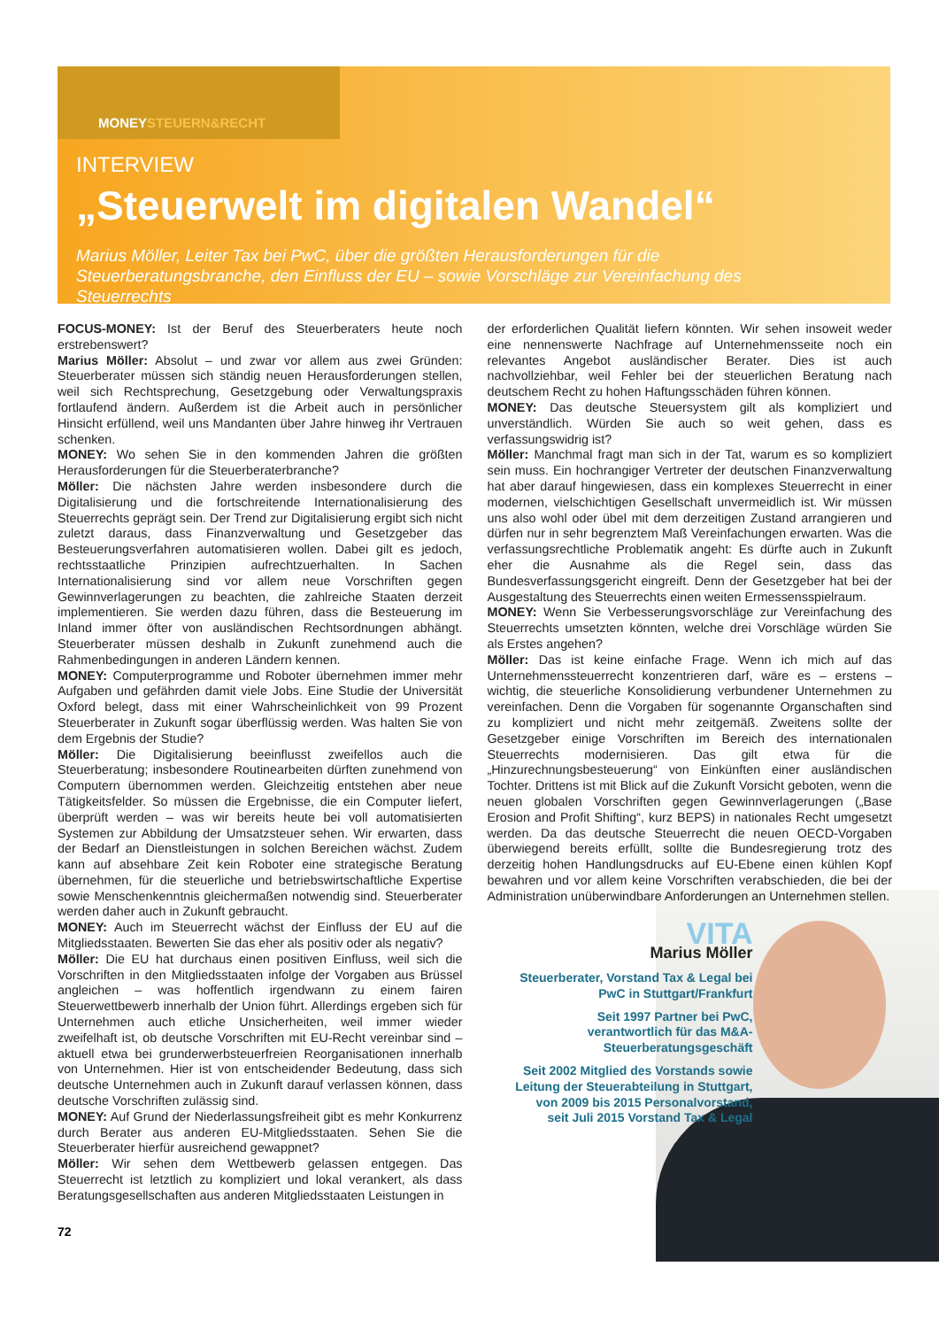MONEYSTEUERN&RECHT
INTERVIEW
„Steuerwelt im digitalen Wandel“
Marius Möller, Leiter Tax bei PwC, über die größten Herausforderungen für die Steuerberatungsbranche, den Einfluss der EU – sowie Vorschläge zur Vereinfachung des Steuerrechts
FOCUS-MONEY: Ist der Beruf des Steuerberaters heute noch erstrebenswert?
Marius Möller: Absolut – und zwar vor allem aus zwei Gründen: Steuerberater müssen sich ständig neuen Herausforderungen stellen, weil sich Rechtsprechung, Gesetzgebung oder Verwaltungspraxis fortlaufend ändern. Außerdem ist die Arbeit auch in persönlicher Hinsicht erfüllend, weil uns Mandanten über Jahre hinweg ihr Vertrauen schenken.
MONEY: Wo sehen Sie in den kommenden Jahren die größten Herausforderungen für die Steuerberaterbranche?
Möller: Die nächsten Jahre werden insbesondere durch die Digitalisierung und die fortschreitende Internationalisierung des Steuerrechts geprägt sein. Der Trend zur Digitalisierung ergibt sich nicht zuletzt daraus, dass Finanzverwaltung und Gesetzgeber das Besteuerungsverfahren automatisieren wollen. Dabei gilt es jedoch, rechtsstaatliche Prinzipien aufrechtzuerhalten. In Sachen Internationalisierung sind vor allem neue Vorschriften gegen Gewinnverlagerungen zu beachten, die zahlreiche Staaten derzeit implementieren. Sie werden dazu führen, dass die Besteuerung im Inland immer öfter von ausländischen Rechtsordnungen abhängt. Steuerberater müssen deshalb in Zukunft zunehmend auch die Rahmenbedingungen in anderen Ländern kennen.
MONEY: Computerprogramme und Roboter übernehmen immer mehr Aufgaben und gefährden damit viele Jobs. Eine Studie der Universität Oxford belegt, dass mit einer Wahrscheinlichkeit von 99 Prozent Steuerberater in Zukunft sogar überflüssig werden. Was halten Sie von dem Ergebnis der Studie?
Möller: Die Digitalisierung beeinflusst zweifellos auch die Steuerberatung; insbesondere Routinearbeiten dürften zunehmend von Computern übernommen werden. Gleichzeitig entstehen aber neue Tätigkeitsfelder. So müssen die Ergebnisse, die ein Computer liefert, überprüft werden – was wir bereits heute bei voll automatisierten Systemen zur Abbildung der Umsatzsteuer sehen. Wir erwarten, dass der Bedarf an Dienstleistungen in solchen Bereichen wächst. Zudem kann auf absehbare Zeit kein Roboter eine strategische Beratung übernehmen, für die steuerliche und betriebswirtschaftliche Expertise sowie Menschenkenntnis gleichermaßen notwendig sind. Steuerberater werden daher auch in Zukunft gebraucht.
MONEY: Auch im Steuerrecht wächst der Einfluss der EU auf die Mitgliedsstaaten. Bewerten Sie das eher als positiv oder als negativ?
Möller: Die EU hat durchaus einen positiven Einfluss, weil sich die Vorschriften in den Mitgliedsstaaten infolge der Vorgaben aus Brüssel angleichen – was hoffentlich irgendwann zu einem fairen Steuerwettbewerb innerhalb der Union führt. Allerdings ergeben sich für Unternehmen auch etliche Unsicherheiten, weil immer wieder zweifelhaft ist, ob deutsche Vorschriften mit EU-Recht vereinbar sind – aktuell etwa bei grunderwerbsteuerfreien Reorganisationen innerhalb von Unternehmen. Hier ist von entscheidender Bedeutung, dass sich deutsche Unternehmen auch in Zukunft darauf verlassen können, dass deutsche Vorschriften zulässig sind.
MONEY: Auf Grund der Niederlassungsfreiheit gibt es mehr Konkurrenz durch Berater aus anderen EU-Mitgliedsstaaten. Sehen Sie die Steuerberater hierfür ausreichend gewappnet?
Möller: Wir sehen dem Wettbewerb gelassen entgegen. Das Steuerrecht ist letztlich zu kompliziert und lokal verankert, als dass Beratungsgesellschaften aus anderen Mitgliedsstaaten Leistungen in
der erforderlichen Qualität liefern könnten. Wir sehen insoweit weder eine nennenswerte Nachfrage auf Unternehmensseite noch ein relevantes Angebot ausländischer Berater. Dies ist auch nachvollziehbar, weil Fehler bei der steuerlichen Beratung nach deutschem Recht zu hohen Haftungsschäden führen können.
MONEY: Das deutsche Steuersystem gilt als kompliziert und unverständlich. Würden Sie auch so weit gehen, dass es verfassungswidrig ist?
Möller: Manchmal fragt man sich in der Tat, warum es so kompliziert sein muss. Ein hochrangiger Vertreter der deutschen Finanzverwaltung hat aber darauf hingewiesen, dass ein komplexes Steuerrecht in einer modernen, vielschichtigen Gesellschaft unvermeidlich ist. Wir müssen uns also wohl oder übel mit dem derzeitigen Zustand arrangieren und dürfen nur in sehr begrenztem Maß Vereinfachungen erwarten. Was die verfassungsrechtliche Problematik angeht: Es dürfte auch in Zukunft eher die Ausnahme als die Regel sein, dass das Bundesverfassungsgericht eingreift. Denn der Gesetzgeber hat bei der Ausgestaltung des Steuerrechts einen weiten Ermessensspielraum.
MONEY: Wenn Sie Verbesserungsvorschläge zur Vereinfachung des Steuerrechts umsetzten könnten, welche drei Vorschläge würden Sie als Erstes angehen?
Möller: Das ist keine einfache Frage. Wenn ich mich auf das Unternehmenssteuerrecht konzentrieren darf, wäre es – erstens – wichtig, die steuerliche Konsolidierung verbundener Unternehmen zu vereinfachen. Denn die Vorgaben für sogenannte Organschaften sind zu kompliziert und nicht mehr zeitgemäß. Zweitens sollte der Gesetzgeber einige Vorschriften im Bereich des internationalen Steuerrechts modernisieren. Das gilt etwa für die „Hinzurechnungsbesteuerung“ von Einkünften einer ausländischen Tochter. Drittens ist mit Blick auf die Zukunft Vorsicht geboten, wenn die neuen globalen Vorschriften gegen Gewinnverlagerungen („Base Erosion and Profit Shifting“, kurz BEPS) in nationales Recht umgesetzt werden. Da das deutsche Steuerrecht die neuen OECD-Vorgaben überwiegend bereits erfüllt, sollte die Bundesregierung trotz des derzeitig hohen Handlungsdrucks auf EU-Ebene einen kühlen Kopf bewahren und vor allem keine Vorschriften verabschieden, die bei der Administration unüberwindbare Anforderungen an Unternehmen stellen.
VITA
Marius Möller
Steuerberater, Vorstand Tax & Legal bei PwC in Stuttgart/Frankfurt
Seit 1997 Partner bei PwC, verantwortlich für das M&A-Steuerberatungsgeschäft
Seit 2002 Mitglied des Vorstands sowie Leitung der Steuerabteilung in Stuttgart, von 2009 bis 2015 Personalvorstand, seit Juli 2015 Vorstand Tax & Legal
72